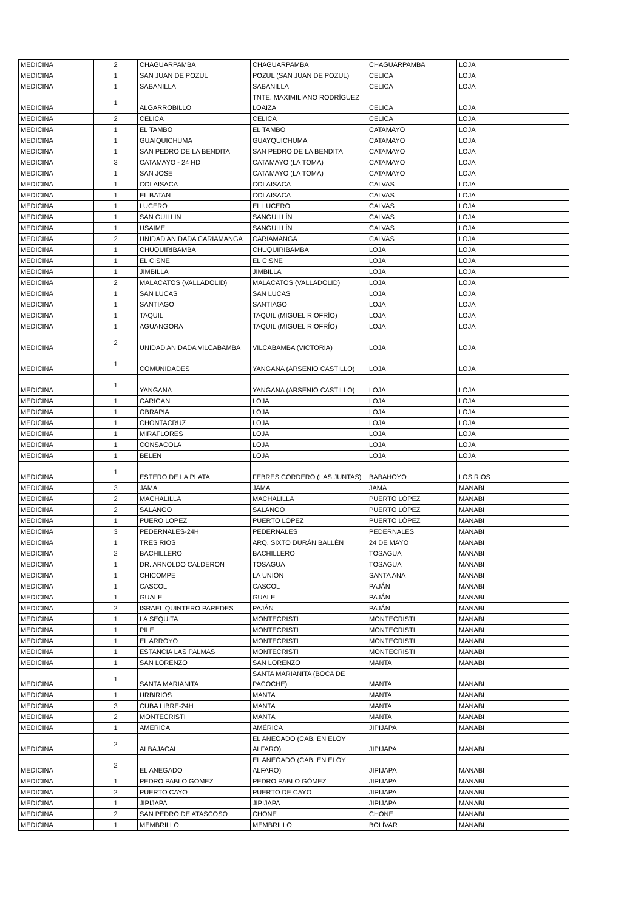| MEDICINA | 2 | CHAGUARPAMBA | CHAGUARPAMBA | CHAGUARPAMBA | LOJA |
| MEDICINA | 1 | SAN JUAN DE POZUL | POZUL (SAN JUAN DE POZUL) | CELICA | LOJA |
| MEDICINA | 1 | SABANILLA | SABANILLA | CELICA | LOJA |
| MEDICINA | 1 | ALGARROBILLO | TNTE. MAXIMILIANO RODRÍGUEZ LOAIZA | CELICA | LOJA |
| MEDICINA | 2 | CELICA | CELICA | CELICA | LOJA |
| MEDICINA | 1 | EL TAMBO | EL TAMBO | CATAMAYO | LOJA |
| MEDICINA | 1 | GUAIQUICHUMA | GUAYQUICHUMA | CATAMAYO | LOJA |
| MEDICINA | 1 | SAN PEDRO DE LA BENDITA | SAN PEDRO DE LA BENDITA | CATAMAYO | LOJA |
| MEDICINA | 3 | CATAMAYO - 24 HD | CATAMAYO (LA TOMA) | CATAMAYO | LOJA |
| MEDICINA | 1 | SAN JOSE | CATAMAYO (LA TOMA) | CATAMAYO | LOJA |
| MEDICINA | 1 | COLAISACA | COLAISACA | CALVAS | LOJA |
| MEDICINA | 1 | EL BATAN | COLAISACA | CALVAS | LOJA |
| MEDICINA | 1 | LUCERO | EL LUCERO | CALVAS | LOJA |
| MEDICINA | 1 | SAN GUILLIN | SANGUILLÍN | CALVAS | LOJA |
| MEDICINA | 1 | USAIME | SANGUILLÍN | CALVAS | LOJA |
| MEDICINA | 2 | UNIDAD ANIDADA CARIAMANGA | CARIAMANGA | CALVAS | LOJA |
| MEDICINA | 1 | CHUQUIRIBAMBA | CHUQUIRIBAMBA | LOJA | LOJA |
| MEDICINA | 1 | EL CISNE | EL CISNE | LOJA | LOJA |
| MEDICINA | 1 | JIMBILLA | JIMBILLA | LOJA | LOJA |
| MEDICINA | 2 | MALACATOS (VALLADOLID) | MALACATOS (VALLADOLID) | LOJA | LOJA |
| MEDICINA | 1 | SAN LUCAS | SAN LUCAS | LOJA | LOJA |
| MEDICINA | 1 | SANTIAGO | SANTIAGO | LOJA | LOJA |
| MEDICINA | 1 | TAQUIL | TAQUIL (MIGUEL RIOFRÍO) | LOJA | LOJA |
| MEDICINA | 1 | AGUANGORA | TAQUIL (MIGUEL RIOFRÍO) | LOJA | LOJA |
| MEDICINA | 2 | UNIDAD ANIDADA VILCABAMBA | VILCABAMBA (VICTORIA) | LOJA | LOJA |
| MEDICINA | 1 | COMUNIDADES | YANGANA (ARSENIO CASTILLO) | LOJA | LOJA |
| MEDICINA | 1 | YANGANA | YANGANA (ARSENIO CASTILLO) | LOJA | LOJA |
| MEDICINA | 1 | CARIGAN | LOJA | LOJA | LOJA |
| MEDICINA | 1 | OBRAPIA | LOJA | LOJA | LOJA |
| MEDICINA | 1 | CHONTACRUZ | LOJA | LOJA | LOJA |
| MEDICINA | 1 | MIRAFLORES | LOJA | LOJA | LOJA |
| MEDICINA | 1 | CONSACOLA | LOJA | LOJA | LOJA |
| MEDICINA | 1 | BELEN | LOJA | LOJA | LOJA |
| MEDICINA | 1 | ESTERO DE LA PLATA | FEBRES CORDERO (LAS JUNTAS) | BABAHOYO | LOS RIOS |
| MEDICINA | 3 | JAMA | JAMA | JAMA | MANABI |
| MEDICINA | 2 | MACHALILLA | MACHALILLA | PUERTO LÓPEZ | MANABI |
| MEDICINA | 2 | SALANGO | SALANGO | PUERTO LÓPEZ | MANABI |
| MEDICINA | 1 | PUERO LOPEZ | PUERTO LÓPEZ | PUERTO LÓPEZ | MANABI |
| MEDICINA | 3 | PEDERNALES-24H | PEDERNALES | PEDERNALES | MANABI |
| MEDICINA | 1 | TRES RIOS | ARQ. SIXTO DURÁN BALLÉN | 24 DE MAYO | MANABI |
| MEDICINA | 2 | BACHILLERO | BACHILLERO | TOSAGUA | MANABI |
| MEDICINA | 1 | DR. ARNOLDO CALDERON | TOSAGUA | TOSAGUA | MANABI |
| MEDICINA | 1 | CHICOMPE | LA UNIÓN | SANTA ANA | MANABI |
| MEDICINA | 1 | CASCOL | CASCOL | PAJÁN | MANABI |
| MEDICINA | 1 | GUALE | GUALE | PAJÁN | MANABI |
| MEDICINA | 2 | ISRAEL QUINTERO PAREDES | PAJÁN | PAJÁN | MANABI |
| MEDICINA | 1 | LA SEQUITA | MONTECRISTI | MONTECRISTI | MANABI |
| MEDICINA | 1 | PILE | MONTECRISTI | MONTECRISTI | MANABI |
| MEDICINA | 1 | EL ARROYO | MONTECRISTI | MONTECRISTI | MANABI |
| MEDICINA | 1 | ESTANCIA LAS PALMAS | MONTECRISTI | MONTECRISTI | MANABI |
| MEDICINA | 1 | SAN LORENZO | SAN LORENZO | MANTA | MANABI |
| MEDICINA | 1 | SANTA MARIANITA | SANTA MARIANITA (BOCA DE PACOCHE) | MANTA | MANABI |
| MEDICINA | 1 | URBIRIOS | MANTA | MANTA | MANABI |
| MEDICINA | 3 | CUBA LIBRE-24H | MANTA | MANTA | MANABI |
| MEDICINA | 2 | MONTECRISTI | MANTA | MANTA | MANABI |
| MEDICINA | 1 | AMERICA | AMÉRICA | JIPIJAPA | MANABI |
| MEDICINA | 2 | ALBAJACAL | EL ANEGADO (CAB. EN ELOY ALFARO) | JIPIJAPA | MANABI |
| MEDICINA | 2 | EL ANEGADO | EL ANEGADO (CAB. EN ELOY ALFARO) | JIPIJAPA | MANABI |
| MEDICINA | 1 | PEDRO PABLO GOMEZ | PEDRO PABLO GÓMEZ | JIPIJAPA | MANABI |
| MEDICINA | 2 | PUERTO CAYO | PUERTO DE CAYO | JIPIJAPA | MANABI |
| MEDICINA | 1 | JIPIJAPA | JIPIJAPA | JIPIJAPA | MANABI |
| MEDICINA | 2 | SAN PEDRO DE ATASCOSO | CHONE | CHONE | MANABI |
| MEDICINA | 1 | MEMBRILLO | MEMBRILLO | BOLÍVAR | MANABI |